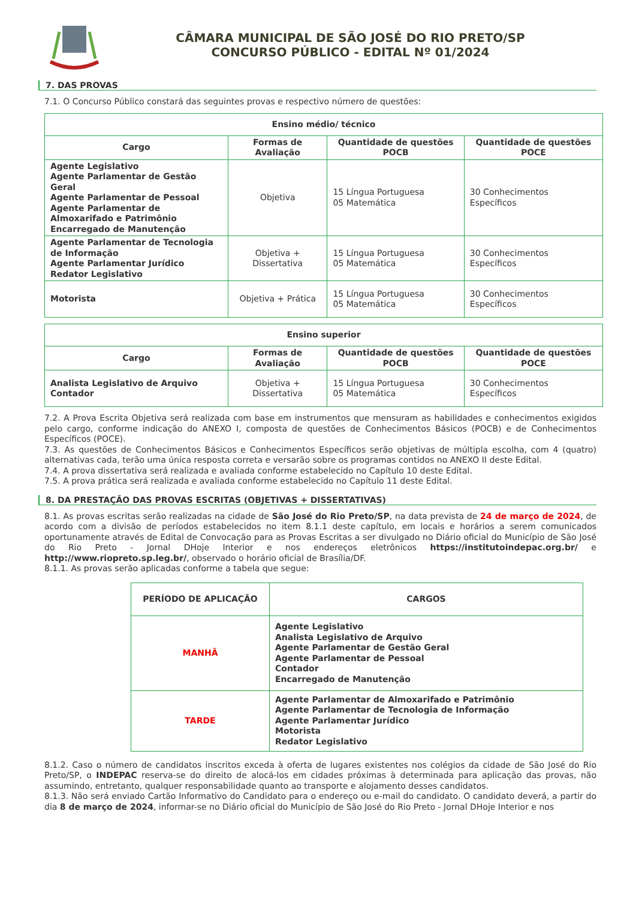CÂMARA MUNICIPAL DE SÃO JOSÉ DO RIO PRETO/SP
CONCURSO PÚBLICO - EDITAL Nº 01/2024
7. DAS PROVAS
7.1. O Concurso Público constará das seguintes provas e respectivo número de questões:
| Ensino médio/ técnico | | | |
| --- | --- | --- | --- |
| Cargo | Formas de Avaliação | Quantidade de questões POCB | Quantidade de questões POCE |
| Agente Legislativo Agente Parlamentar de Gestão Geral Agente Parlamentar de Pessoal Agente Parlamentar de Almoxarifado e Patrimônio Encarregado de Manutenção | Objetiva | 15 Língua Portuguesa 05 Matemática | 30 Conhecimentos Específicos |
| Agente Parlamentar de Tecnologia de Informação Agente Parlamentar Jurídico Redator Legislativo | Objetiva + Dissertativa | 15 Língua Portuguesa 05 Matemática | 30 Conhecimentos Específicos |
| Motorista | Objetiva + Prática | 15 Língua Portuguesa 05 Matemática | 30 Conhecimentos Específicos |
| Ensino superior | | | |
| --- | --- | --- | --- |
| Cargo | Formas de Avaliação | Quantidade de questões POCB | Quantidade de questões POCE |
| Analista Legislativo de Arquivo Contador | Objetiva + Dissertativa | 15 Língua Portuguesa 05 Matemática | 30 Conhecimentos Específicos |
7.2. A Prova Escrita Objetiva será realizada com base em instrumentos que mensuram as habilidades e conhecimentos exigidos pelo cargo, conforme indicação do ANEXO I, composta de questões de Conhecimentos Básicos (POCB) e de Conhecimentos Específicos (POCE).
7.3. As questões de Conhecimentos Básicos e Conhecimentos Específicos serão objetivas de múltipla escolha, com 4 (quatro) alternativas cada, terão uma única resposta correta e versarão sobre os programas contidos no ANEXO II deste Edital.
7.4. A prova dissertativa será realizada e avaliada conforme estabelecido no Capítulo 10 deste Edital.
7.5. A prova prática será realizada e avaliada conforme estabelecido no Capítulo 11 deste Edital.
8. DA PRESTAÇÃO DAS PROVAS ESCRITAS (OBJETIVAS + DISSERTATIVAS)
8.1. As provas escritas serão realizadas na cidade de São José do Rio Preto/SP, na data prevista de 24 de março de 2024, de acordo com a divisão de períodos estabelecidos no item 8.1.1 deste capítulo, em locais e horários a serem comunicados oportunamente através de Edital de Convocação para as Provas Escritas a ser divulgado no Diário oficial do Município de São José do Rio Preto - Jornal DHoje Interior e nos endereços eletrônicos https://institutoindepac.org.br/ e http://www.riopreto.sp.leg.br/, observado o horário oficial de Brasília/DF.
8.1.1. As provas serão aplicadas conforme a tabela que segue:
| PERÍODO DE APLICAÇÃO | CARGOS |
| --- | --- |
| MANHÃ | Agente Legislativo Analista Legislativo de Arquivo Agente Parlamentar de Gestão Geral Agente Parlamentar de Pessoal Contador Encarregado de Manutenção |
| TARDE | Agente Parlamentar de Almoxarifado e Patrimônio Agente Parlamentar de Tecnologia de Informação Agente Parlamentar Jurídico Motorista Redator Legislativo |
8.1.2. Caso o número de candidatos inscritos exceda à oferta de lugares existentes nos colégios da cidade de São José do Rio Preto/SP, o INDEPAC reserva-se do direito de alocá-los em cidades próximas à determinada para aplicação das provas, não assumindo, entretanto, qualquer responsabilidade quanto ao transporte e alojamento desses candidatos.
8.1.3. Não será enviado Cartão Informativo do Candidato para o endereço ou e-mail do candidato. O candidato deverá, a partir do dia 8 de março de 2024, informar-se no Diário oficial do Município de São José do Rio Preto - Jornal DHoje Interior e nos